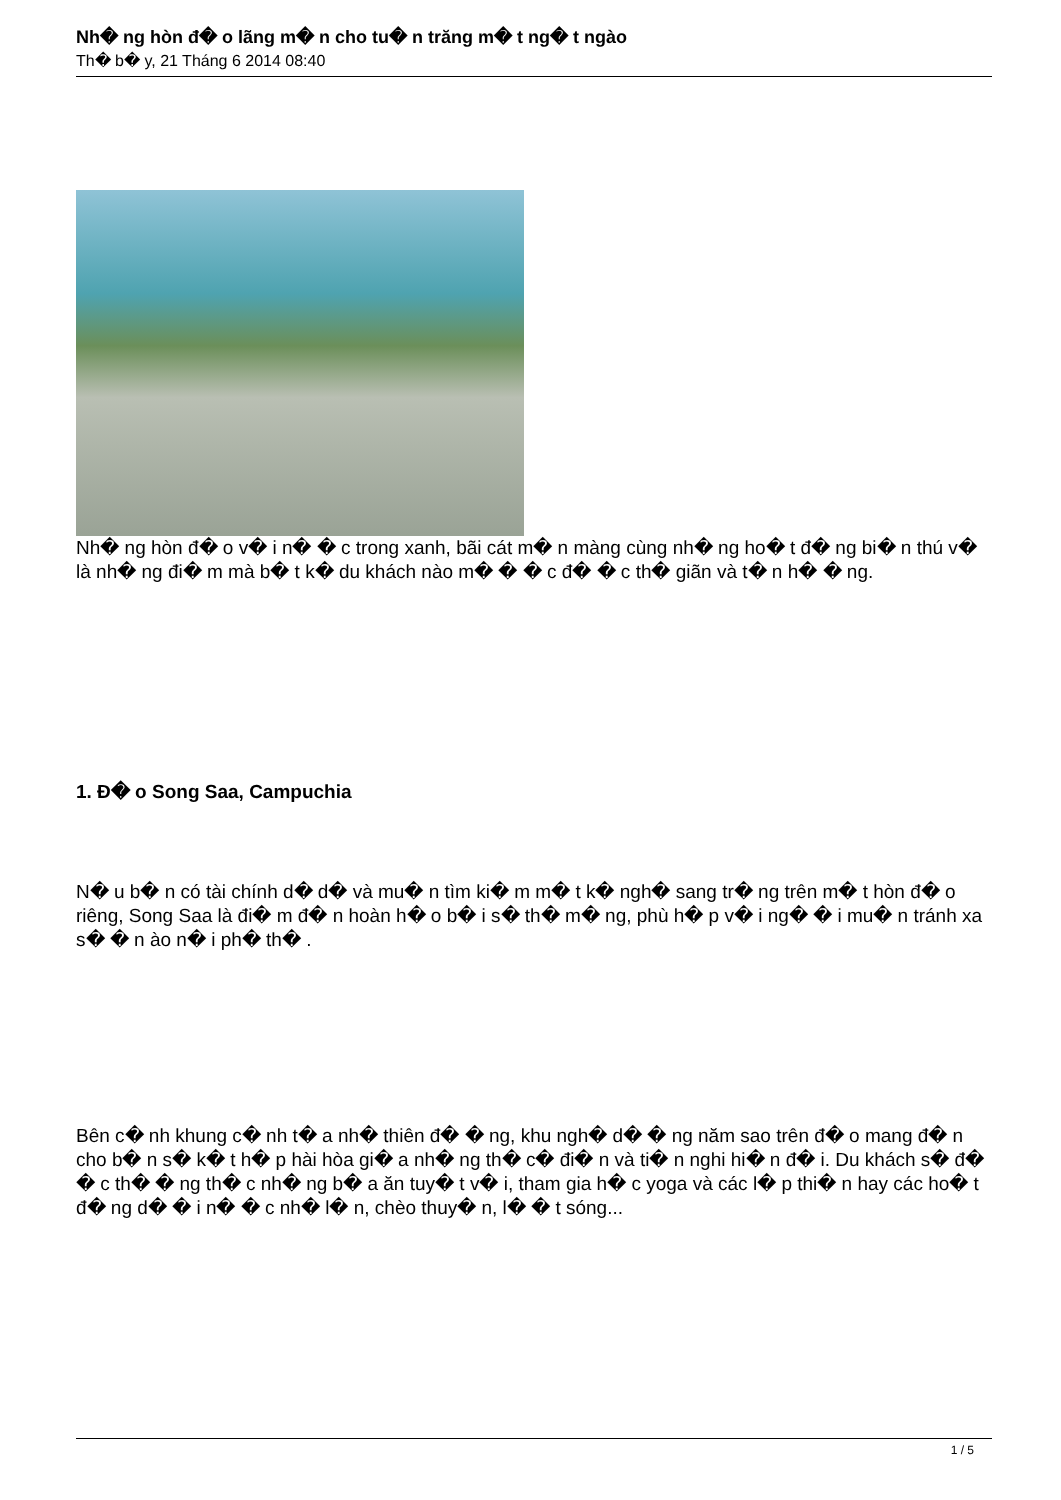Nh� ng hòn đ� o lãng m� n cho tu� n trăng m� t ng� t ngào
Th� b� y, 21 Tháng 6 2014 08:40
Nh� ng hòn đ� o v� i n� � c trong xanh, bãi cát m� n màng cùng nh� ng ho� t đ� ng bi� n thú v� là nh� ng đi� m mà b� t k� du khách nào m� � � c đ� � c th� giãn và t� n h� � ng.
1. Đ� o Song Saa, Campuchia
N� u b� n có tài chính d� d� và mu� n tìm ki� m m� t k� ngh� sang tr� ng trên m� t hòn đ� o riêng, Song Saa là đi� m đ� n hoàn h� o b� i s� th� m� ng, phù h� p v� i ng� � i mu� n tránh xa s� � n ào n� i ph� th� .
Bên c� nh khung c� nh t� a nh� thiên đ� � ng, khu ngh� d� � ng năm sao trên đ� o mang đ� n cho b� n s� k� t h� p hài hòa gi� a nh� ng th� c� đi� n và ti� n nghi hi� n đ� i. Du khách s� đ� � c th� � ng th� c nh� ng b� a ăn tuy� t v� i, tham gia h� c yoga và các l� p thi� n hay các ho� t đ� ng d� � i n� � c nh� l� n, chèo thuy� n, l� � t sóng...
1 / 5